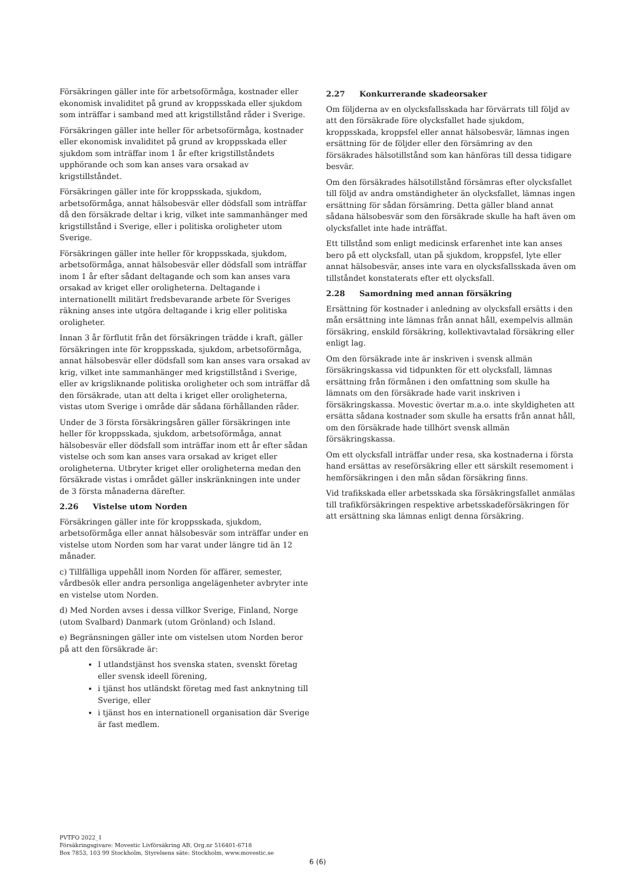Försäkringen gäller inte för arbetsoförmåga, kostnader eller ekonomisk invaliditet på grund av kroppsskada eller sjukdom som inträffar i samband med att krigstillstånd råder i Sverige.
Försäkringen gäller inte heller för arbetsoförmåga, kostnader eller ekonomisk invaliditet på grund av kroppsskada eller sjukdom som inträffar inom 1 år efter krigstillståndets upphörande och som kan anses vara orsakad av krigstillståndet.
Försäkringen gäller inte för kroppsskada, sjukdom, arbetsoförmåga, annat hälsobesvär eller dödsfall som inträffar då den försäkrade deltar i krig, vilket inte sammanhänger med krigstillstånd i Sverige, eller i politiska oroligheter utom Sverige.
Försäkringen gäller inte heller för kroppsskada, sjukdom, arbetsoförmåga, annat hälsobesvär eller dödsfall som inträffar inom 1 år efter sådant deltagande och som kan anses vara orsakad av kriget eller oroligheterna. Deltagande i internationellt militärt fredsbevarande arbete för Sveriges räkning anses inte utgöra deltagande i krig eller politiska oroligheter.
Innan 3 år förflutit från det försäkringen trädde i kraft, gäller försäkringen inte för kroppsskada, sjukdom, arbetsoförmåga, annat hälsobesvär eller dödsfall som kan anses vara orsakad av krig, vilket inte sammanhänger med krigstillstånd i Sverige, eller av krigsliknande politiska oroligheter och som inträffar då den försäkrade, utan att delta i kriget eller oroligheterna, vistas utom Sverige i område där sådana förhållanden råder.
Under de 3 första försäkringsåren gäller försäkringen inte heller för kroppsskada, sjukdom, arbetsoförmåga, annat hälsobesvär eller dödsfall som inträffar inom ett år efter sådan vistelse och som kan anses vara orsakad av kriget eller oroligheterna. Utbryter kriget eller oroligheterna medan den försäkrade vistas i området gäller inskränkningen inte under de 3 första månaderna därefter.
2.26 Vistelse utom Norden
Försäkringen gäller inte för kroppsskada, sjukdom, arbetsoförmåga eller annat hälsobesvär som inträffar under en vistelse utom Norden som har varat under längre tid än 12 månader.
c) Tillfälliga uppehåll inom Norden för affärer, semester, vårdbesök eller andra personliga angelägenheter avbryter inte en vistelse utom Norden.
d) Med Norden avses i dessa villkor Sverige, Finland, Norge (utom Svalbard) Danmark (utom Grönland) och Island.
e) Begränsningen gäller inte om vistelsen utom Norden beror på att den försäkrade är:
I utlandstjänst hos svenska staten, svenskt företag eller svensk ideell förening,
i tjänst hos utländskt företag med fast anknytning till Sverige, eller
i tjänst hos en internationell organisation där Sverige är fast medlem.
2.27 Konkurrerande skadeorsaker
Om följderna av en olycksfallsskada har förvärrats till följd av att den försäkrade före olycksfallet hade sjukdom, kroppsskada, kroppsfel eller annat hälsobesvär, lämnas ingen ersättning för de följder eller den försämring av den försäkrades hälsotillstånd som kan hänföras till dessa tidigare besvär.
Om den försäkrades hälsotillstånd försämras efter olycksfallet till följd av andra omständigheter än olycksfallet, lämnas ingen ersättning för sådan försämring. Detta gäller bland annat sådana hälsobesvär som den försäkrade skulle ha haft även om olycksfallet inte hade inträffat.
Ett tillstånd som enligt medicinsk erfarenhet inte kan anses bero på ett olycksfall, utan på sjukdom, kroppsfel, lyte eller annat hälsobesvär, anses inte vara en olycksfallsskada även om tillståndet konstaterats efter ett olycksfall.
2.28 Samordning med annan försäkring
Ersättning för kostnader i anledning av olycksfall ersätts i den mån ersättning inte lämnas från annat håll, exempelvis allmän försäkring, enskild försäkring, kollektivavtalad försäkring eller enligt lag.
Om den försäkrade inte är inskriven i svensk allmän försäkringskassa vid tidpunkten för ett olycksfall, lämnas ersättning från förmånen i den omfattning som skulle ha lämnats om den försäkrade hade varit inskriven i försäkringskassa. Movestic övertar m.a.o. inte skyldigheten att ersätta sådana kostnader som skulle ha ersatts från annat håll, om den försäkrade hade tillhört svensk allmän försäkringskassa.
Om ett olycksfall inträffar under resa, ska kostnaderna i första hand ersättas av reseförsäkring eller ett särskilt resemoment i hemförsäkringen i den mån sådan försäkring finns.
Vid trafikskada eller arbetsskada ska försäkringsfallet anmälas till trafikförsäkringen respektive arbetsskadeförsäkringen för att ersättning ska lämnas enligt denna försäkring.
PVTFO 2022_1
Försäkringsgivare: Movestic Livförsäkring AB, Org.nr 516401-6718
Box 7853, 103 99 Stockholm, Styrelsens säte: Stockholm, www.movestic.se
6 (6)